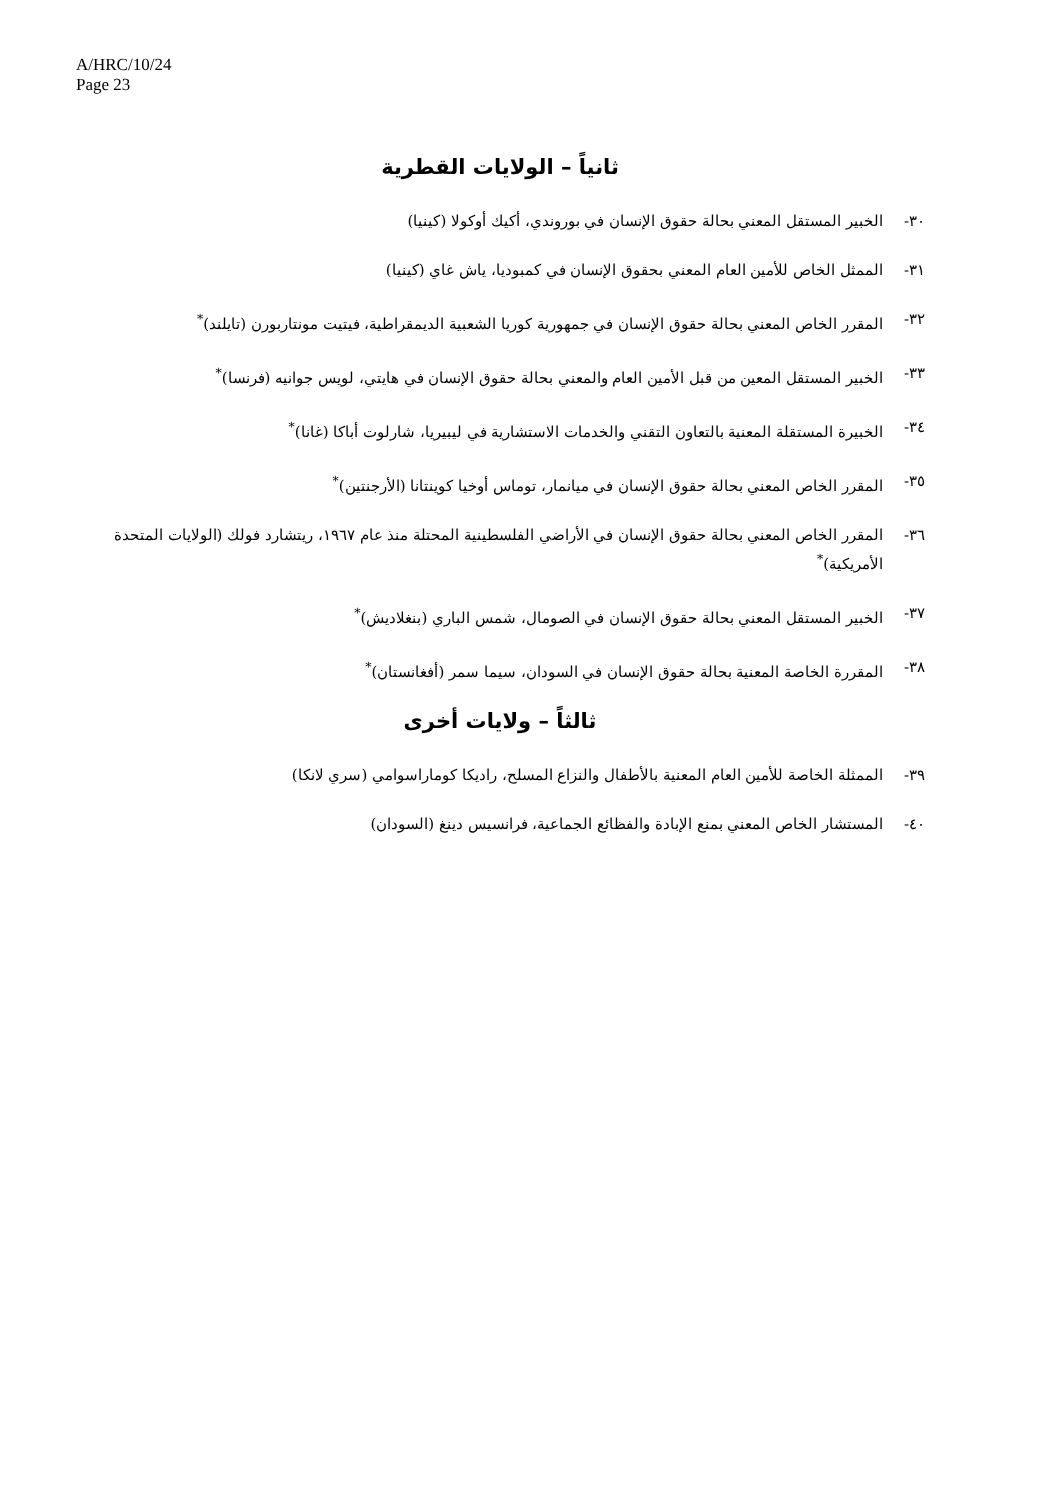A/HRC/10/24
Page 23
ثانياً – الولايات القطرية
٣٠- الخبير المستقل المعني بحالة حقوق الإنسان في بوروندي، أكيك أوكولا (كينيا)
٣١- الممثل الخاص للأمين العام المعني بحقوق الإنسان في كمبوديا، ياش غاي (كينيا)
٣٢- المقرر الخاص المعني بحالة حقوق الإنسان في جمهورية كوريا الشعبية الديمقراطية، فيتيت مونتاربورن (تايلند)<sup>*</sup>
٣٣- الخبير المستقل المعين من قبل الأمين العام والمعني بحالة حقوق الإنسان في هايتي، لويس جوانيه (فرنسا)<sup>*</sup>
٣٤- الخبيرة المستقلة المعنية بالتعاون التقني والخدمات الاستشارية في ليبيريا، شارلوت أباكا (غانا)<sup>*</sup>
٣٥- المقرر الخاص المعني بحالة حقوق الإنسان في ميانمار، توماس أوخيا كوينتانا (الأرجنتين)<sup>*</sup>
٣٦- المقرر الخاص المعني بحالة حقوق الإنسان في الأراضي الفلسطينية المحتلة منذ عام ١٩٦٧، ريتشارد فولك (الولايات المتحدة الأمريكية)<sup>*</sup>
٣٧- الخبير المستقل المعني بحالة حقوق الإنسان في الصومال، شمس الباري (بنغلاديش)<sup>*</sup>
٣٨- المقررة الخاصة المعنية بحالة حقوق الإنسان في السودان، سيما سمر (أفغانستان)<sup>*</sup>
ثالثاً – ولايات أخرى
٣٩- الممثلة الخاصة للأمين العام المعنية بالأطفال والنزاع المسلح، راديكا كوماراسوامي (سري لانكا)
٤٠- المستشار الخاص المعني بمنع الإبادة والفظائع الجماعية، فرانسيس دينغ (السودان)